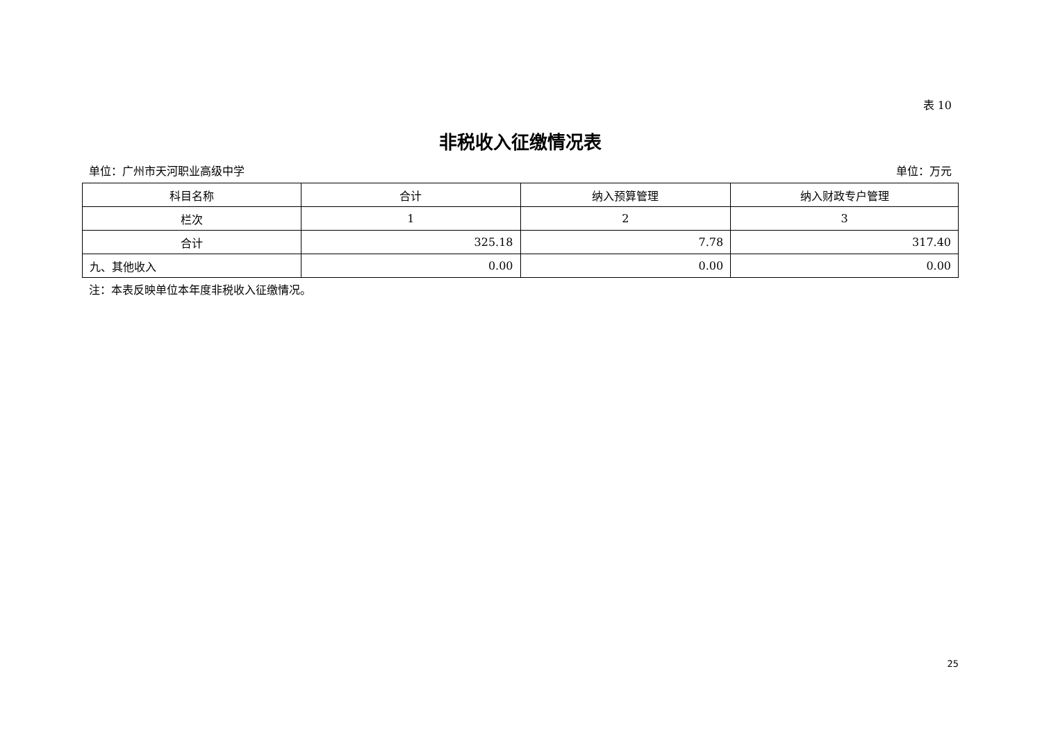表 10
非税收入征缴情况表
单位：广州市天河职业高级中学 单位：万元
| 科目名称 | 合计 | 纳入预算管理 | 纳入财政专户管理 |
| --- | --- | --- | --- |
| 栏次 | 1 | 2 | 3 |
| 合计 | 325.18 | 7.78 | 317.40 |
| 九、其他收入 | 0.00 | 0.00 | 0.00 |
注：本表反映单位本年度非税收入征缴情况。
25